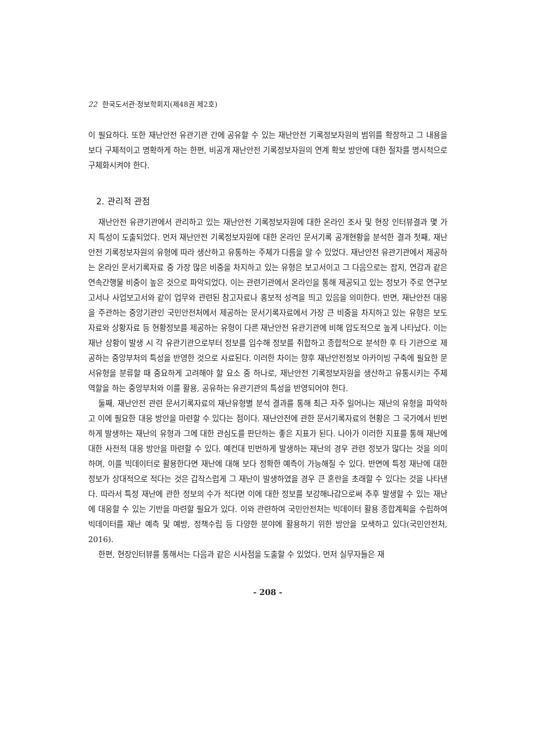22 한국도서관·정보학회지(제48권 제2호)
이 필요하다. 또한 재난안전 유관기관 간에 공유할 수 있는 재난안전 기록정보자원의 범위를 확장하고 그 내용을 보다 구체적이고 명확하게 하는 한편, 비공개 재난안전 기록정보자원의 연계 확보 방안에 대한 절차를 명시적으로 구체화시켜야 한다.
2. 관리적 관점
재난안전 유관기관에서 관리하고 있는 재난안전 기록정보자원에 대한 온라인 조사 및 현장 인터뷰결과 몇 가지 특성이 도출되었다. 먼저 재난안전 기록정보자원에 대한 온라인 문서기록 공개현황을 분석한 결과 첫째, 재난안전 기록정보자원의 유형에 따라 생산하고 유통하는 주체가 다름을 알 수 있었다. 재난안전 유관기관에서 제공하는 온라인 문서기록자료 중 가장 많은 비중을 차지하고 있는 유형은 보고서이고 그 다음으로는 잡지, 연감과 같은 연속간행물 비중이 높은 것으로 파악되었다. 이는 관련기관에서 온라인을 통해 제공되고 있는 정보가 주로 연구보고서나 사업보고서와 같이 업무와 관련된 참고자료나 홍보적 성격을 띄고 있음을 의미한다. 반면, 재난안전 대응을 주관하는 중앙기관인 국민안전처에서 제공하는 문서기록자료에서 가장 큰 비중을 차지하고 있는 유형은 보도자료와 상황자료 등 현황정보를 제공하는 유형이 다른 재난안전 유관기관에 비해 압도적으로 높게 나타났다. 이는 재난 상황이 발생 시 각 유관기관으로부터 정보를 입수해 정보를 취합하고 종합적으로 분석한 후 타 기관으로 제공하는 중앙부처의 특성을 반영한 것으로 사료된다. 이러한 차이는 향후 재난안전정보 아카이빙 구축에 필요한 문서유형을 분류할 때 중요하게 고려해야 할 요소 중 하나로, 재난안전 기록정보자원을 생산하고 유통시키는 주체 역할을 하는 중앙부처와 이를 활용, 공유하는 유관기관의 특성을 반영되어야 한다.
둘째, 재난안전 관련 문서기록자료의 재난유형별 분석 결과를 통해 최근 자주 일어나는 재난의 유형을 파악하고 이에 필요한 대응 방안을 마련할 수 있다는 점이다. 재난안전에 관한 문서기록자료의 현황은 그 국가에서 빈번하게 발생하는 재난의 유형과 그에 대한 관심도를 판단하는 좋은 지표가 된다. 나아가 이러한 지표를 통해 재난에 대한 사전적 대응 방안을 마련할 수 있다. 예컨대 빈번하게 발생하는 재난의 경우 관련 정보가 많다는 것을 의미하며, 이를 빅데이터로 활용한다면 재난에 대해 보다 정확한 예측이 가능해질 수 있다. 반면에 특정 재난에 대한 정보가 상대적으로 적다는 것은 갑작스럽게 그 재난이 발생하였을 경우 큰 혼란을 초래할 수 있다는 것을 나타낸다. 따라서 특정 재난에 관한 정보의 수가 적다면 이에 대한 정보를 보강해나감으로써 추후 발생할 수 있는 재난에 대응할 수 있는 기반을 마련할 필요가 있다. 이와 관련하여 국민안전처는 빅데이터 활용 종합계획을 수립하여 빅데이터를 재난 예측 및 예방, 정책수립 등 다양한 분야에 활용하기 위한 방안을 모색하고 있다(국민안전처, 2016).
한편, 현장인터뷰를 통해서는 다음과 같은 시사점을 도출할 수 있었다. 먼저 실무자들은 재
- 208 -